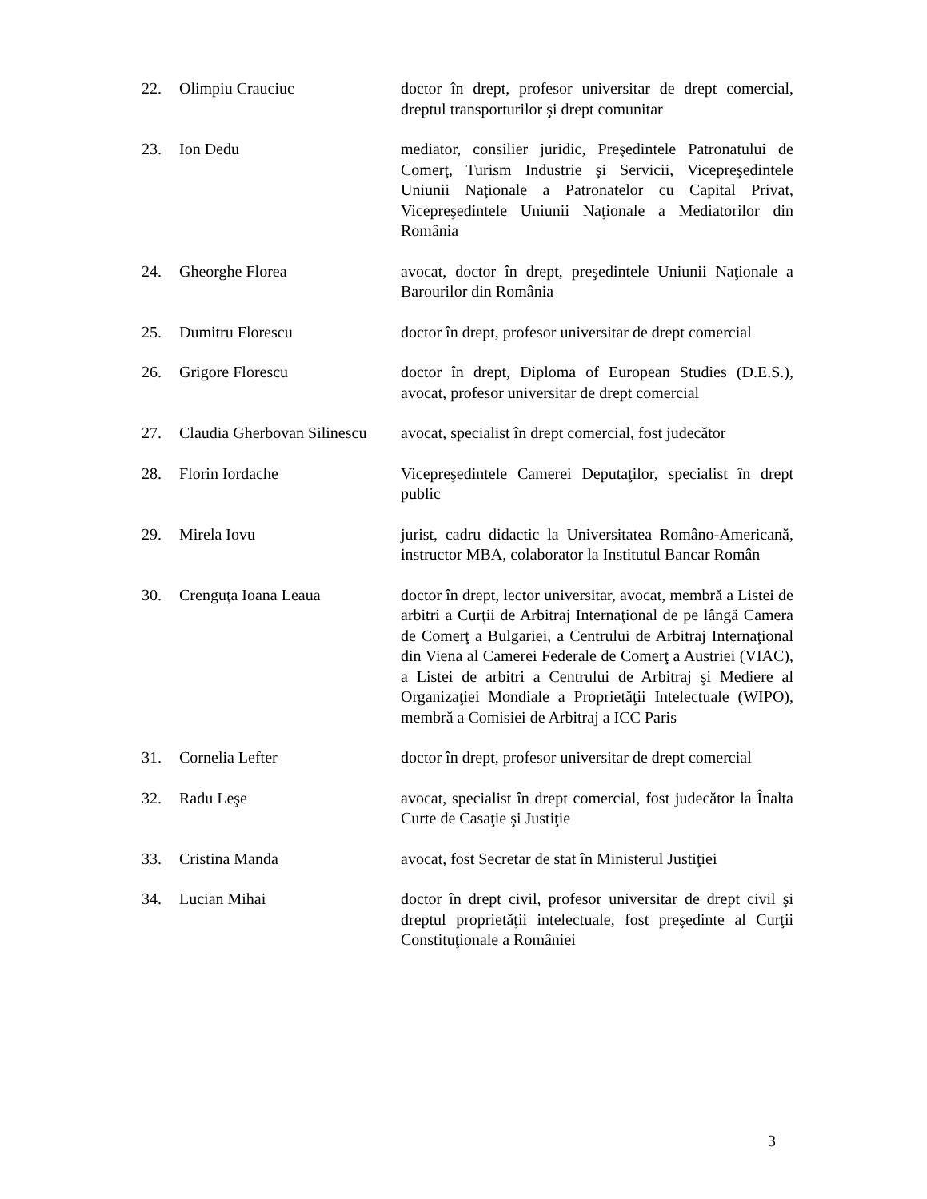| 22. | Olimpiu Crauciuc | doctor în drept, profesor universitar de drept comercial, dreptul transporturilor şi drept comunitar |
| 23. | Ion Dedu | mediator, consilier juridic, Preşedintele Patronatului de Comerţ, Turism Industrie şi Servicii, Vicepreşedintele Uniunii Naţionale a Patronatelor cu Capital Privat, Vicepreşedintele Uniunii Naţionale a Mediatorilor din România |
| 24. | Gheorghe Florea | avocat, doctor în drept, preşedintele Uniunii Naţionale a Barourilor din România |
| 25. | Dumitru Florescu | doctor în drept, profesor universitar de drept comercial |
| 26. | Grigore Florescu | doctor în drept, Diploma of European Studies (D.E.S.), avocat, profesor universitar de drept comercial |
| 27. | Claudia Gherbovan Silinescu | avocat, specialist în drept comercial, fost judecător |
| 28. | Florin Iordache | Vicepreşedintele Camerei Deputaţilor, specialist în drept public |
| 29. | Mirela Iovu | jurist, cadru didactic la Universitatea Româno-Americană, instructor MBA, colaborator la Institutul Bancar Român |
| 30. | Crenguţa Ioana Leaua | doctor în drept, lector universitar, avocat, membră a Listei de arbitri a Curţii de Arbitraj Internaţional de pe lângă Camera de Comerţ a Bulgariei, a Centrului de Arbitraj Internaţional din Viena al Camerei Federale de Comerţ a Austriei (VIAC), a Listei de arbitri a Centrului de Arbitraj şi Mediere al Organizaţiei Mondiale a Proprietăţii Intelectuale (WIPO), membră a Comisiei de Arbitraj a ICC Paris |
| 31. | Cornelia Lefter | doctor în drept, profesor universitar de drept comercial |
| 32. | Radu Leşe | avocat, specialist în drept comercial, fost judecător la Înalta Curte de Casaţie şi Justiţie |
| 33. | Cristina Manda | avocat, fost Secretar de stat în Ministerul Justiţiei |
| 34. | Lucian Mihai | doctor în drept civil, profesor universitar de drept civil şi dreptul proprietăţii intelectuale, fost preşedinte al Curţii Constituţionale a României |
3